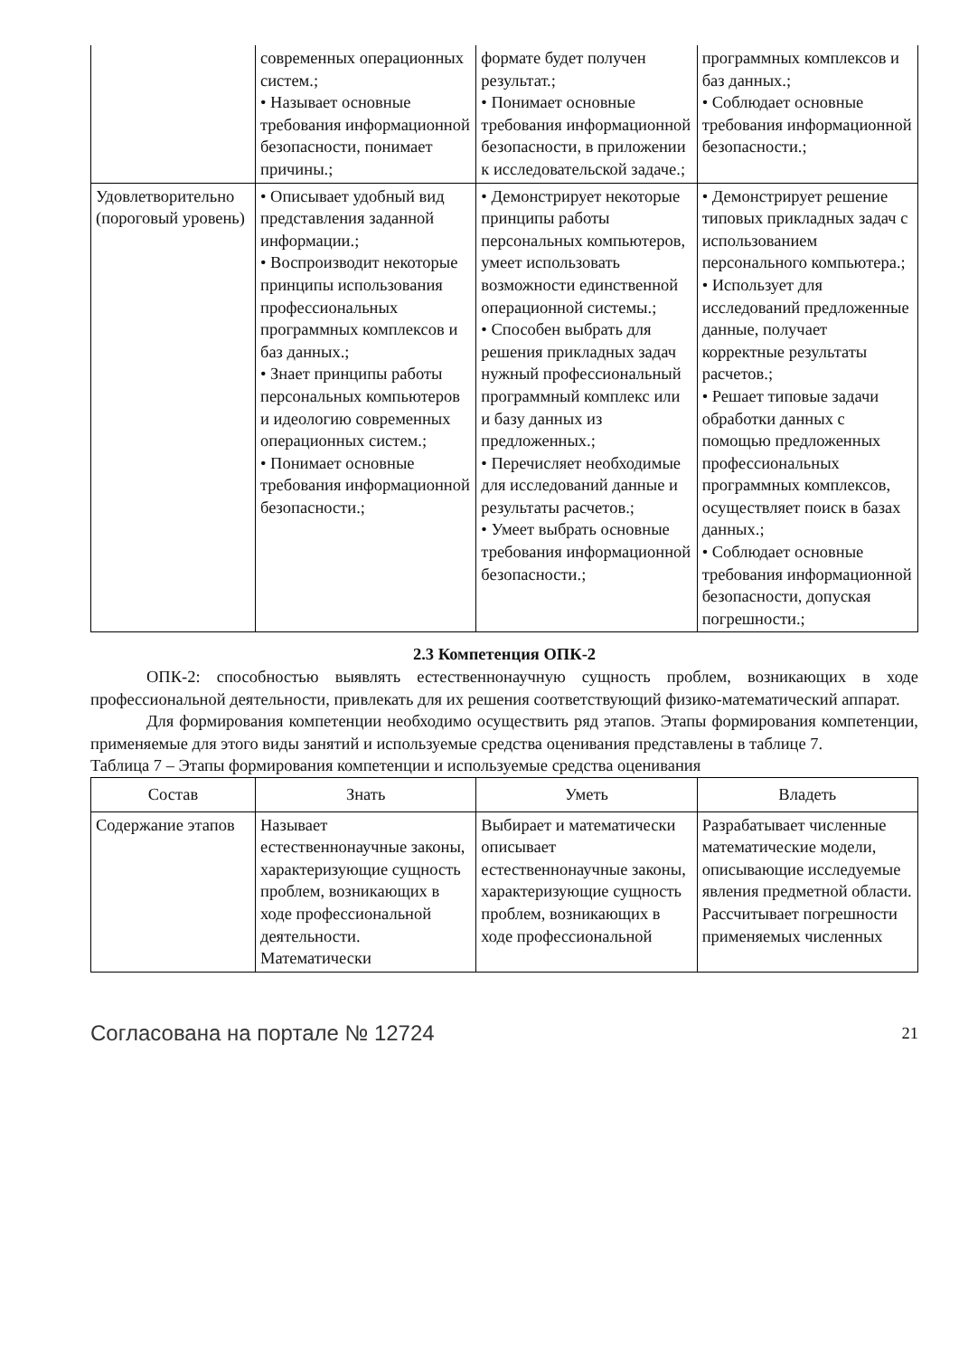| | современных операционных систем.; • Называет основные требования информационной безопасности, понимает причины.; | формате будет получен результат.; • Понимает основные требования информационной безопасности, в приложении к исследовательской задаче.; | программных комплексов и баз данных.; • Соблюдает основные требования информационной безопасности.; |
| Удовлетворительно (пороговый уровень) | • Описывает удобный вид представления заданной информации.; • Воспроизводит некоторые принципы использования профессиональных программных комплексов и баз данных.; • Знает принципы работы персональных компьютеров и идеологию современных операционных систем.; • Понимает основные требования информационной безопасности.; | • Демонстрирует некоторые принципы работы персональных компьютеров, умеет использовать возможности единственной операционной системы.; • Способен выбрать для решения прикладных задач нужный профессиональный программный комплекс или и базу данных из предложенных.; • Перечисляет необходимые для исследований данные и результаты расчетов.; • Умеет выбрать основные требования информационной безопасности.; | • Демонстрирует решение типовых прикладных задач с использованием персонального компьютера.; • Использует для исследований предложенные данные, получает корректные результаты расчетов.; • Решает типовые задачи обработки данных с помощью предложенных профессиональных программных комплексов, осуществляет поиск в базах данных.; • Соблюдает основные требования информационной безопасности, допуская погрешности.; |
2.3 Компетенция ОПК-2
ОПК-2: способностью выявлять естественнонаучную сущность проблем, возникающих в ходе профессиональной деятельности, привлекать для их решения соответствующий физико-математический аппарат.
Для формирования компетенции необходимо осуществить ряд этапов. Этапы формирования компетенции, применяемые для этого виды занятий и используемые средства оценивания представлены в таблице 7.
Таблица 7 – Этапы формирования компетенции и используемые средства оценивания
| Состав | Знать | Уметь | Владеть |
| --- | --- | --- | --- |
| Содержание этапов | Называет естественнонаучные законы, характеризующие сущность проблем, возникающих в ходе профессиональной деятельности. Математически | Выбирает и математически описывает естественнонаучные законы, характеризующие сущность проблем, возникающих в ходе профессиональной | Разрабатывает численные математические модели, описывающие исследуемые явления предметной области. Рассчитывает погрешности применяемых численных |
Согласована на портале № 12724 21